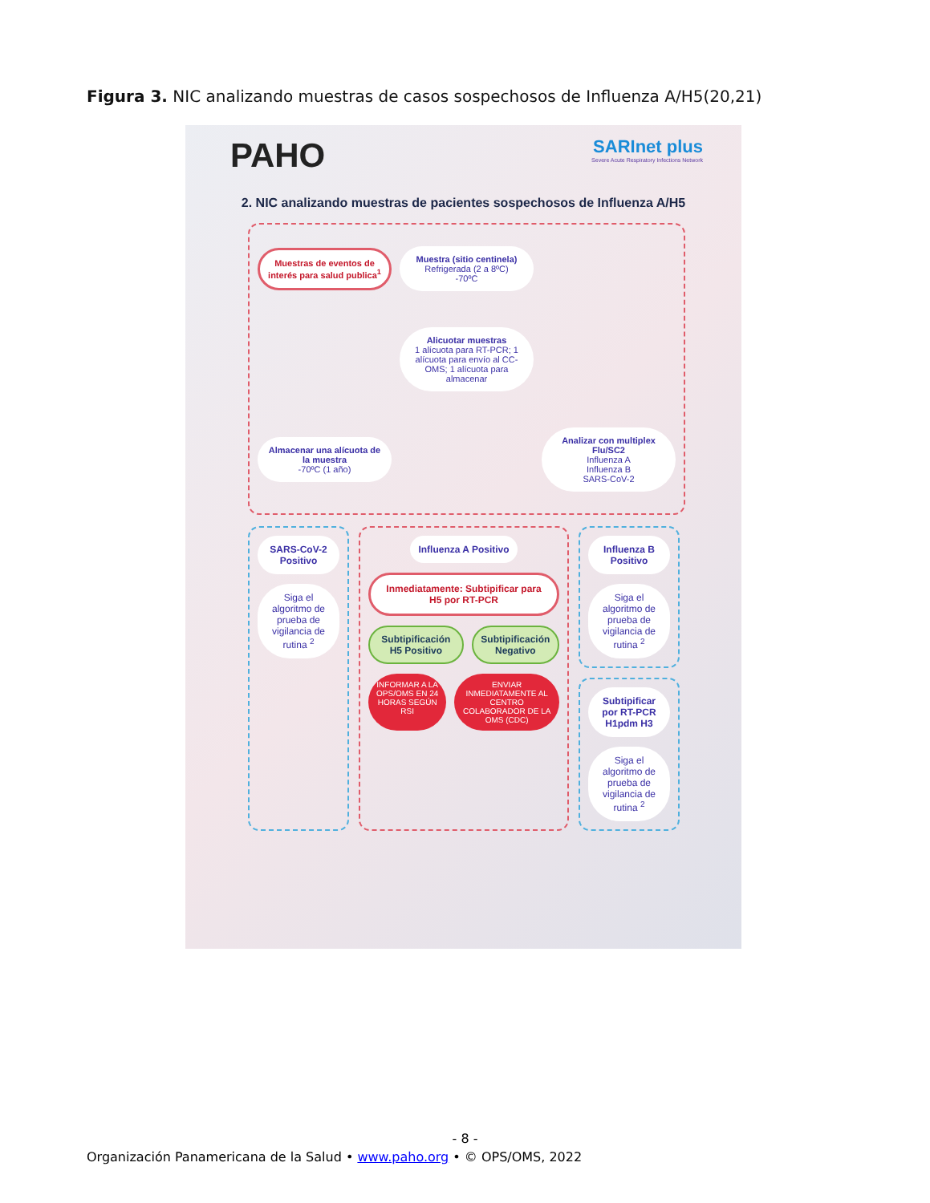Figura 3. NIC analizando muestras de casos sospechosos de Influenza A/H5(20,21)
PAHO
SARInet plus
Severe Acute Respiratory Infections Network
2. NIC analizando muestras de pacientes sospechosos de Influenza A/H5
Muestras de eventos de interés para salud publica<sup>1</sup>
Muestra (sitio centinela)
Refrigerada (2 a 8ºC)
-70ºC
Alicuotar muestras
1 alícuota para RT-PCR; 1 alícuota para envío al CC-OMS; 1 alícuota para almacenar
Almacenar una alícuota de la muestra
-70ºC (1 año)
Analizar con multiplex Flu/SC2
Influenza A
Influenza B
SARS-CoV-2
SARS-CoV-2 Positivo
Siga el algoritmo de prueba de vigilancia de rutina <sup>2</sup>
Influenza A Positivo
Inmediatamente: Subtipificar para H5 por RT-PCR
Subtipificación H5 Positivo Subtipificación Negativo
INFORMAR A LA OPS/OMS EN 24 HORAS SEGÚN RSI
ENVIAR INMEDIATAMENTE AL CENTRO COLABORADOR DE LA OMS (CDC)
Influenza B Positivo
Siga el algoritmo de prueba de vigilancia de rutina <sup>2</sup>
Subtipificar por RT-PCR H1pdm H3
Siga el algoritmo de prueba de vigilancia de rutina <sup>2</sup>
- 8 -
Organización Panamericana de la Salud • www.paho.org • © OPS/OMS, 2022